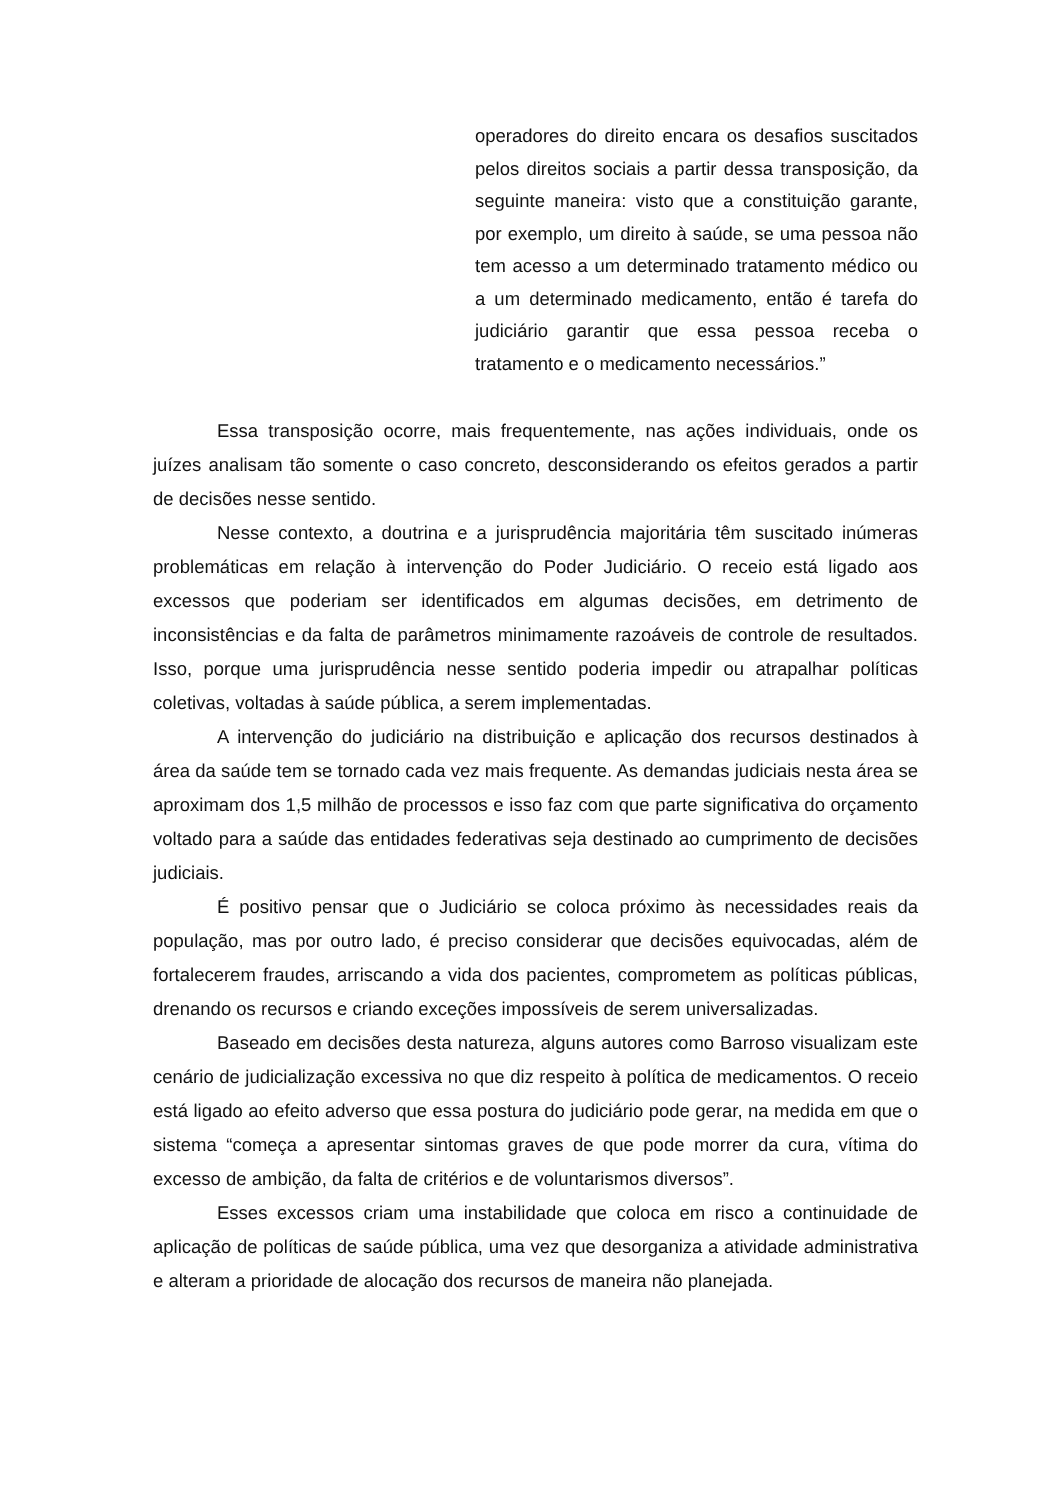operadores do direito encara os desafios suscitados pelos direitos sociais a partir dessa transposição, da seguinte maneira: visto que a constituição garante, por exemplo, um direito à saúde, se uma pessoa não tem acesso a um determinado tratamento médico ou a um determinado medicamento, então é tarefa do judiciário garantir que essa pessoa receba o tratamento e o medicamento necessários.”
Essa transposição ocorre, mais frequentemente, nas ações individuais, onde os juízes analisam tão somente o caso concreto, desconsiderando os efeitos gerados a partir de decisões nesse sentido.
Nesse contexto, a doutrina e a jurisprudência majoritária têm suscitado inúmeras problemáticas em relação à intervenção do Poder Judiciário. O receio está ligado aos excessos que poderiam ser identificados em algumas decisões, em detrimento de inconsistências e da falta de parâmetros minimamente razoáveis de controle de resultados. Isso, porque uma jurisprudência nesse sentido poderia impedir ou atrapalhar políticas coletivas, voltadas à saúde pública, a serem implementadas.
A intervenção do judiciário na distribuição e aplicação dos recursos destinados à área da saúde tem se tornado cada vez mais frequente. As demandas judiciais nesta área se aproximam dos 1,5 milhão de processos e isso faz com que parte significativa do orçamento voltado para a saúde das entidades federativas seja destinado ao cumprimento de decisões judiciais.
É positivo pensar que o Judiciário se coloca próximo às necessidades reais da população, mas por outro lado, é preciso considerar que decisões equivocadas, além de fortalecerem fraudes, arriscando a vida dos pacientes, comprometem as políticas públicas, drenando os recursos e criando exceções impossíveis de serem universalizadas.
Baseado em decisões desta natureza, alguns autores como Barroso visualizam este cenário de judicialização excessiva no que diz respeito à política de medicamentos. O receio está ligado ao efeito adverso que essa postura do judiciário pode gerar, na medida em que o sistema “começa a apresentar sintomas graves de que pode morrer da cura, vítima do excesso de ambição, da falta de critérios e de voluntarismos diversos”.
Esses excessos criam uma instabilidade que coloca em risco a continuidade de aplicação de políticas de saúde pública, uma vez que desorganiza a atividade administrativa e alteram a prioridade de alocação dos recursos de maneira não planejada.